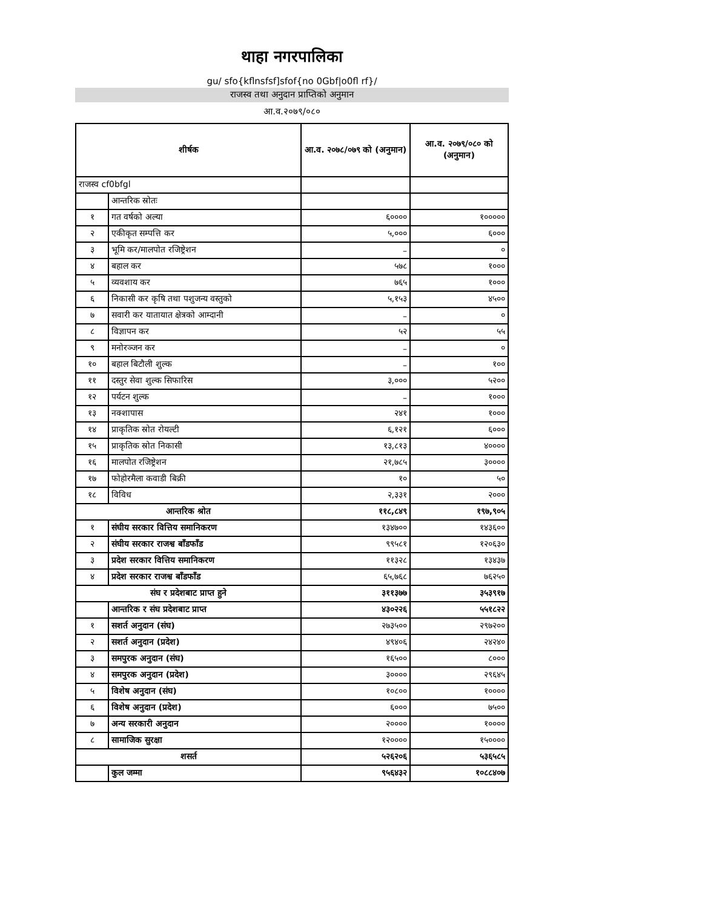थाहा नगरपालिका
gu/ sfo{kflnsfsf]sfof{no 0Gbf|o0fl rf}/
राजस्व तथा अनुदान प्राप्तिको अनुमान
आ.व.२०७९/०८०
| शीर्षक | | आ.व. २०७८/०७९ को (अनुमान) | आ.व. २०७९/०८० को (अनुमान) |
| --- | --- | --- | --- |
| राजस्व cf0bfgl | | | |
| | आन्तरिक स्रोतः | | |
| १ | गत वर्षको अल्या | ६०००० | १००००० |
| २ | एकीकृत सम्पत्ति कर | ५,००० | ६००० |
| ३ | भूमि कर/मालपोत रजिष्ट्रेशन | – | ० |
| ४ | बहाल कर | ५७८ | १००० |
| ५ | व्यवशाय कर | ७६५ | १००० |
| ६ | निकासी कर कृषि तथा पशुजन्य वस्तुको | ५,१५३ | ४५०० |
| ७ | सवारी कर यातायात क्षेत्रको आम्दानी | – | ० |
| ८ | विज्ञापन कर | ५२ | ५५ |
| ९ | मनोरञ्जन कर | – | ० |
| १० | बहाल बिटौली शुल्क | – | १०० |
| ११ | दस्तुर सेवा शुल्क सिफारिस | ३,००० | ५२०० |
| १२ | पर्यटन शुल्क | – | १००० |
| १३ | नक्शापास | २४१ | १००० |
| १४ | प्राकृतिक स्रोत रोयल्टी | ६,१२१ | ६००० |
| १५ | प्राकृतिक स्रोत निकासी | १३,८१३ | ४०००० |
| १६ | मालपोत रजिष्ट्रेशन | २१,७८५ | ३०००० |
| १७ | फोहोरमैला कवाडी बिक्री | १० | ५० |
| १८ | विविध | २,३३१ | २००० |
| आन्तरिक श्रोत | | ११८,८४९ | १९७,९०५ |
| १ | संघीय सरकार वित्तिय समानिकरण | १३४७०० | १४३६०० |
| २ | संघीय सरकार राजश्व बाँडफाँड | ९९५८१ | १२०६३० |
| ३ | प्रदेश सरकार वित्तिय समानिकरण | ११३२८ | १३४३७ |
| ४ | प्रदेश सरकार राजश्व बाँडफाँड | ६५,७६८ | ७६२५० |
| संघ र प्रदेशबाट प्राप्त हुने | | ३११३७७ | ३५३९१७ |
| | आन्तरिक र संघ प्रदेशबाट प्राप्त | ४३०२२६ | ५५१८२२ |
| १ | सशर्त अनुदान (संघ) | २७३५०० | २९७२०० |
| २ | सशर्त अनुदान (प्रदेश) | ४९४०६ | २४२४० |
| ३ | समपुरक अनुदान (संघ) | १६५०० | ८००० |
| ४ | समपुरक अनुदान (प्रदेश) | ३०००० | २९६४५ |
| ५ | विशेष अनुदान (संघ) | १०८०० | १०००० |
| ६ | विशेष अनुदान (प्रदेश) | ६००० | ७५०० |
| ७ | अन्य सरकारी अनुदान | २०००० | १०००० |
| ८ | सामाजिक सुरक्षा | १२०००० | १५०००० |
| शसर्त | | ५२६२०६ | ५३६५८५ |
| | कुल जम्मा | ९५६४३२ | १०८८४०७ |